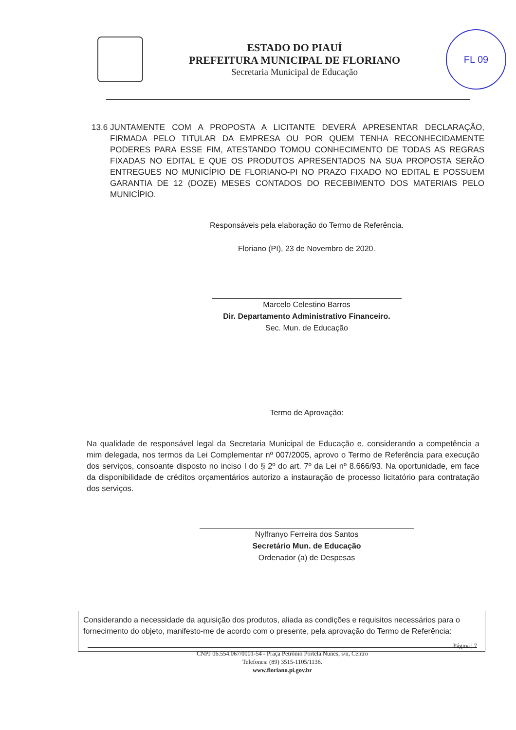ESTADO DO PIAUÍ
PREFEITURA MUNICIPAL DE FLORIANO
Secretaria Municipal de Educação
FL 09
13.6 JUNTAMENTE COM A PROPOSTA A LICITANTE DEVERÁ APRESENTAR DECLARAÇÃO, FIRMADA PELO TITULAR DA EMPRESA OU POR QUEM TENHA RECONHECIDAMENTE PODERES PARA ESSE FIM, ATESTANDO TOMOU CONHECIMENTO DE TODAS AS REGRAS FIXADAS NO EDITAL E QUE OS PRODUTOS APRESENTADOS NA SUA PROPOSTA SERÃO ENTREGUES NO MUNICÍPIO DE FLORIANO-PI NO PRAZO FIXADO NO EDITAL E POSSUEM GARANTIA DE 12 (DOZE) MESES CONTADOS DO RECEBIMENTO DOS MATERIAIS PELO MUNICÍPIO.
Responsáveis pela elaboração do Termo de Referência.
Floriano (PI), 23 de Novembro de 2020.
Marcelo Celestino Barros
Dir. Departamento Administrativo Financeiro.
Sec. Mun. de Educação
Termo de Aprovação:
Na qualidade de responsável legal da Secretaria Municipal de Educação e, considerando a competência a mim delegada, nos termos da Lei Complementar nº 007/2005, aprovo o Termo de Referência para execução dos serviços, consoante disposto no inciso I do § 2º do art. 7º da Lei nº 8.666/93. Na oportunidade, em face da disponibilidade de créditos orçamentários autorizo a instauração de processo licitatório para contratação dos serviços.
Nylfranyo Ferreira dos Santos
Secretário Mun. de Educação
Ordenador (a) de Despesas
Considerando a necessidade da aquisição dos produtos, aliada as condições e requisitos necessários para o fornecimento do objeto, manifesto-me de acordo com o presente, pela aprovação do Termo de Referência:
Página | 7
CNPJ 06.554.067/0001-54 - Praça Petrônio Portela Nunes, s/n, Centro
Telefones: (89) 3515-1105/1136.
www.floriano.pi.gov.br